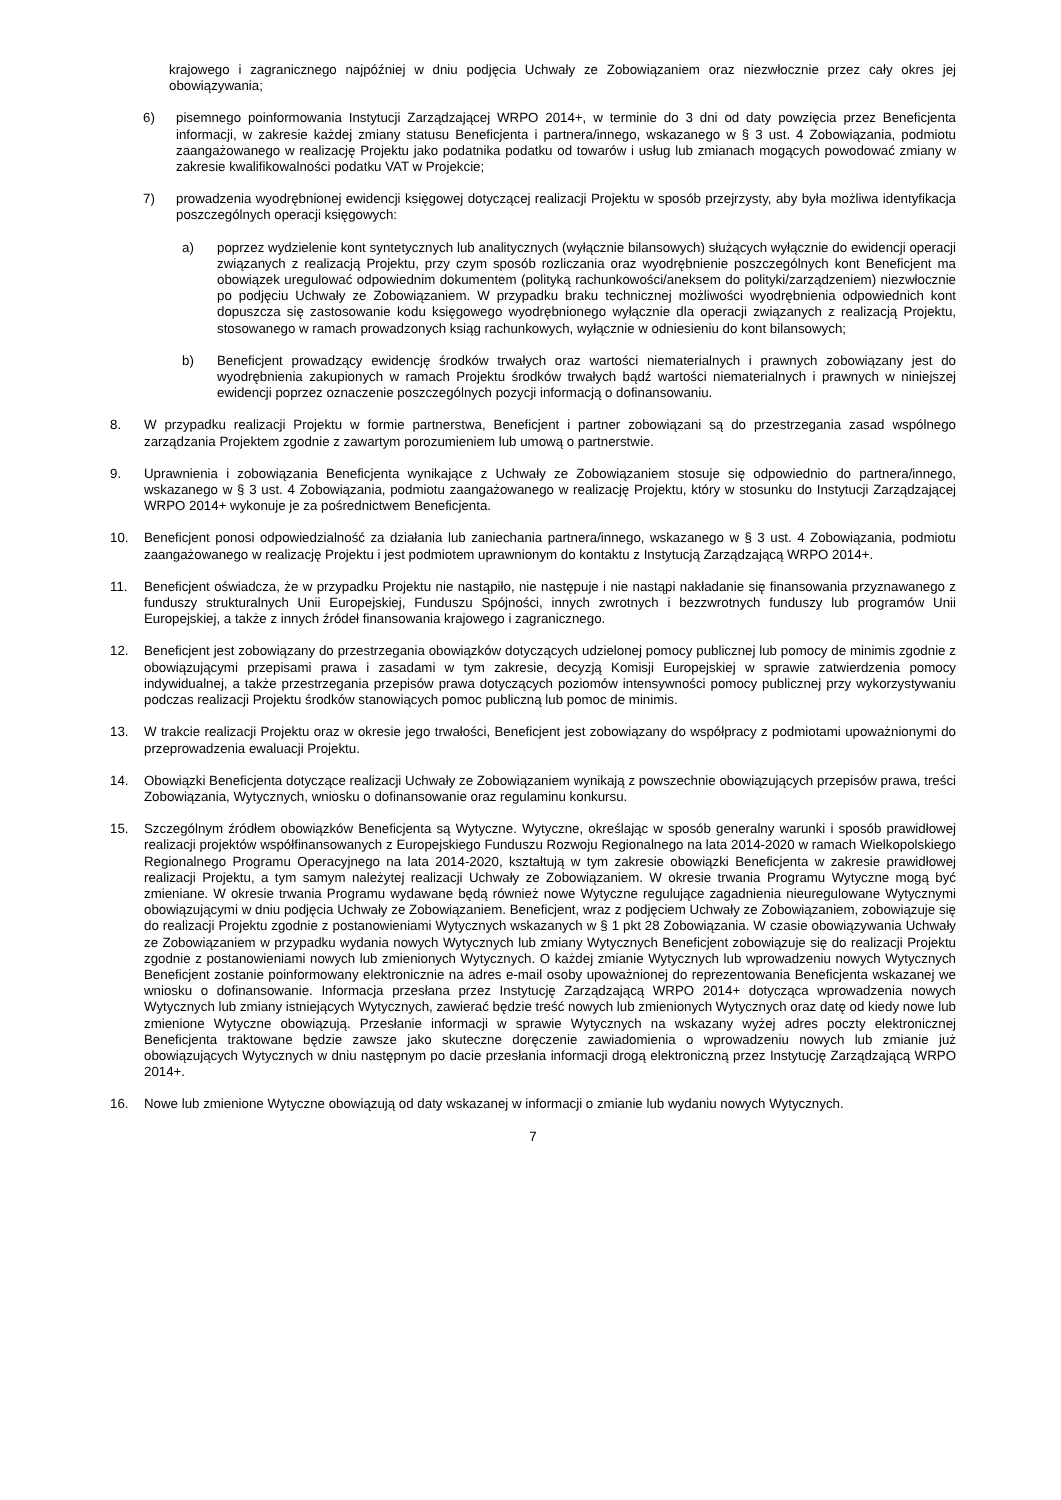krajowego i zagranicznego najpóźniej w dniu podjęcia Uchwały ze Zobowiązaniem oraz niezwłocznie przez cały okres jej obowiązywania;
6) pisemnego poinformowania Instytucji Zarządzającej WRPO 2014+, w terminie do 3 dni od daty powzięcia przez Beneficjenta informacji, w zakresie każdej zmiany statusu Beneficjenta i partnera/innego, wskazanego w § 3 ust. 4 Zobowiązania, podmiotu zaangażowanego w realizację Projektu jako podatnika podatku od towarów i usług lub zmianach mogących powodować zmiany w zakresie kwalifikowalności podatku VAT w Projekcie;
7) prowadzenia wyodrębnionej ewidencji księgowej dotyczącej realizacji Projektu w sposób przejrzysty, aby była możliwa identyfikacja poszczególnych operacji księgowych:
a) poprzez wydzielenie kont syntetycznych lub analitycznych (wyłącznie bilansowych) służących wyłącznie do ewidencji operacji związanych z realizacją Projektu, przy czym sposób rozliczania oraz wyodrębnienie poszczególnych kont Beneficjent ma obowiązek uregulować odpowiednim dokumentem (polityką rachunkowości/aneksem do polityki/zarządzeniem) niezwłocznie po podjęciu Uchwały ze Zobowiązaniem. W przypadku braku technicznej możliwości wyodrębnienia odpowiednich kont dopuszcza się zastosowanie kodu księgowego wyodrębnionego wyłącznie dla operacji związanych z realizacją Projektu, stosowanego w ramach prowadzonych ksiąg rachunkowych, wyłącznie w odniesieniu do kont bilansowych;
b) Beneficjent prowadzący ewidencję środków trwałych oraz wartości niematerialnych i prawnych zobowiązany jest do wyodrębnienia zakupionych w ramach Projektu środków trwałych bądź wartości niematerialnych i prawnych w niniejszej ewidencji poprzez oznaczenie poszczególnych pozycji informacją o dofinansowaniu.
8. W przypadku realizacji Projektu w formie partnerstwa, Beneficjent i partner zobowiązani są do przestrzegania zasad wspólnego zarządzania Projektem zgodnie z zawartym porozumieniem lub umową o partnerstwie.
9. Uprawnienia i zobowiązania Beneficjenta wynikające z Uchwały ze Zobowiązaniem stosuje się odpowiednio do partnera/innego, wskazanego w § 3 ust. 4 Zobowiązania, podmiotu zaangażowanego w realizację Projektu, który w stosunku do Instytucji Zarządzającej WRPO 2014+ wykonuje je za pośrednictwem Beneficjenta.
10. Beneficjent ponosi odpowiedzialność za działania lub zaniechania partnera/innego, wskazanego w § 3 ust. 4 Zobowiązania, podmiotu zaangażowanego w realizację Projektu i jest podmiotem uprawnionym do kontaktu z Instytucją Zarządzającą WRPO 2014+.
11. Beneficjent oświadcza, że w przypadku Projektu nie nastąpiło, nie następuje i nie nastąpi nakładanie się finansowania przyznawanego z funduszy strukturalnych Unii Europejskiej, Funduszu Spójności, innych zwrotnych i bezzwrotnych funduszy lub programów Unii Europejskiej, a także z innych źródeł finansowania krajowego i zagranicznego.
12. Beneficjent jest zobowiązany do przestrzegania obowiązków dotyczących udzielonej pomocy publicznej lub pomocy de minimis zgodnie z obowiązującymi przepisami prawa i zasadami w tym zakresie, decyzją Komisji Europejskiej w sprawie zatwierdzenia pomocy indywidualnej, a także przestrzegania przepisów prawa dotyczących poziomów intensywności pomocy publicznej przy wykorzystywaniu podczas realizacji Projektu środków stanowiących pomoc publiczną lub pomoc de minimis.
13. W trakcie realizacji Projektu oraz w okresie jego trwałości, Beneficjent jest zobowiązany do współpracy z podmiotami upoważnionymi do przeprowadzenia ewaluacji Projektu.
14. Obowiązki Beneficjenta dotyczące realizacji Uchwały ze Zobowiązaniem wynikają z powszechnie obowiązujących przepisów prawa, treści Zobowiązania, Wytycznych, wniosku o dofinansowanie oraz regulaminu konkursu.
15. Szczególnym źródłem obowiązków Beneficjenta są Wytyczne. Wytyczne, określając w sposób generalny warunki i sposób prawidłowej realizacji projektów współfinansowanych z Europejskiego Funduszu Rozwoju Regionalnego na lata 2014-2020 w ramach Wielkopolskiego Regionalnego Programu Operacyjnego na lata 2014-2020, kształtują w tym zakresie obowiązki Beneficjenta w zakresie prawidłowej realizacji Projektu, a tym samym należytej realizacji Uchwały ze Zobowiązaniem. W okresie trwania Programu Wytyczne mogą być zmieniane. W okresie trwania Programu wydawane będą również nowe Wytyczne regulujące zagadnienia nieuregulowane Wytycznymi obowiązującymi w dniu podjęcia Uchwały ze Zobowiązaniem. Beneficjent, wraz z podjęciem Uchwały ze Zobowiązaniem, zobowiązuje się do realizacji Projektu zgodnie z postanowieniami Wytycznych wskazanych w § 1 pkt 28 Zobowiązania. W czasie obowiązywania Uchwały ze Zobowiązaniem w przypadku wydania nowych Wytycznych lub zmiany Wytycznych Beneficjent zobowiązuje się do realizacji Projektu zgodnie z postanowieniami nowych lub zmienionych Wytycznych. O każdej zmianie Wytycznych lub wprowadzeniu nowych Wytycznych Beneficjent zostanie poinformowany elektronicznie na adres e-mail osoby upoważnionej do reprezentowania Beneficjenta wskazanej we wniosku o dofinansowanie. Informacja przesłana przez Instytucję Zarządzającą WRPO 2014+ dotycząca wprowadzenia nowych Wytycznych lub zmiany istniejących Wytycznych, zawierać będzie treść nowych lub zmienionych Wytycznych oraz datę od kiedy nowe lub zmienione Wytyczne obowiązują. Przesłanie informacji w sprawie Wytycznych na wskazany wyżej adres poczty elektronicznej Beneficjenta traktowane będzie zawsze jako skuteczne doręczenie zawiadomienia o wprowadzeniu nowych lub zmianie już obowiązujących Wytycznych w dniu następnym po dacie przesłania informacji drogą elektroniczną przez Instytucję Zarządzającą WRPO 2014+.
16. Nowe lub zmienione Wytyczne obowiązują od daty wskazanej w informacji o zmianie lub wydaniu nowych Wytycznych.
7